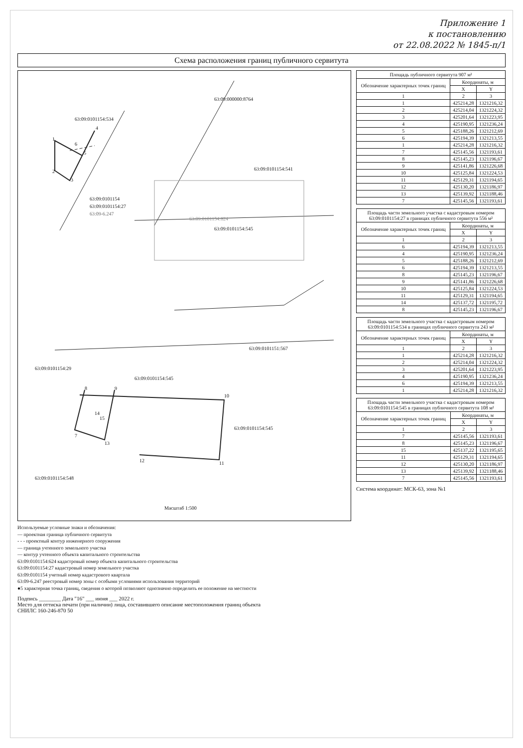Приложение 1
к постановлению
от 22.08.2022 № 1845-п/1
Схема расположения границ публичного сервитута
63:09:0101154:534
63:09:000000:8764
63:09:0101154:541
63:09:0101154:545
63:09:0101154:624
63:09:0101154
63:09:0101154:27
63:09-6.247
63:09:0101154:29
63:09:0101154:545
63:09:0101151:567
63:09:0101154:548
63:09:0101154:545
1
2
3
4
5
6
7
8
9
10
11
12
13
14
15
Масштаб 1:500
Площадь публичного сервитута 907 м²
| Обозначение характерных точек границ | Координаты, м | |
| --- | --- | --- |
| | X | Y |
| 1 | 2 | 3 |
| 1 | 425214,28 | 1321216,32 |
| 2 | 425214,04 | 1321224,32 |
| 3 | 425201,64 | 1321223,95 |
| 4 | 425190,95 | 1321236,24 |
| 5 | 425188,26 | 1321212,69 |
| 6 | 425194,39 | 1321213,55 |
| 1 | 425214,28 | 1321216,32 |
| 7 | 425145,56 | 1321193,61 |
| 8 | 425145,23 | 1321196,67 |
| 9 | 425141,86 | 1321226,68 |
| 10 | 425125,84 | 1321224,53 |
| 11 | 425129,31 | 1321194,65 |
| 12 | 425130,20 | 1321186,97 |
| 13 | 425139,92 | 1321188,46 |
| 7 | 425145,56 | 1321193,61 |
Площадь части земельного участка с кадастровым номером 63:09:0101154:27 в границах публичного сервитута 556 м²
| Обозначение характерных точек границ | Координаты, м | |
| --- | --- | --- |
| | X | Y |
| 1 | 2 | 3 |
| 6 | 425194,39 | 1321213,55 |
| 4 | 425190,95 | 1321236,24 |
| 5 | 425188,26 | 1321212,69 |
| 6 | 425194,39 | 1321213,55 |
| 8 | 425145,23 | 1321196,67 |
| 9 | 425141,86 | 1321226,68 |
| 10 | 425125,84 | 1321224,53 |
| 11 | 425129,31 | 1321194,65 |
| 14 | 425137,72 | 1321195,72 |
| 8 | 425145,23 | 1321196,67 |
Площадь части земельного участка с кадастровым номером 63:09:0101154:534 в границах публичного сервитута 243 м²
| Обозначение характерных точек границ | Координаты, м | |
| --- | --- | --- |
| | X | Y |
| 1 | 2 | 3 |
| 1 | 425214,28 | 1321216,32 |
| 2 | 425214,04 | 1321224,32 |
| 3 | 425201,64 | 1321223,95 |
| 4 | 425190,95 | 1321236,24 |
| 6 | 425194,39 | 1321213,55 |
| 1 | 425214,28 | 1321216,32 |
Площадь части земельного участка с кадастровым номером 63:09:0101154:545 в границах публичного сервитута 108 м²
| Обозначение характерных точек границ | Координаты, м | |
| --- | --- | --- |
| | X | Y |
| 1 | 2 | 3 |
| 7 | 425145,56 | 1321193,61 |
| 8 | 425145,23 | 1321196,67 |
| 15 | 425137,22 | 1321195,65 |
| 11 | 425129,31 | 1321194,65 |
| 12 | 425130,20 | 1321186,97 |
| 13 | 425139,92 | 1321188,46 |
| 7 | 425145,56 | 1321193,61 |
Система координат: МСК-63, зона №1
Используемые условные знаки и обозначения:
— проектная граница публичного сервитута
- - - проектный контур инженерного сооружения
— граница учтенного земельного участка
— контур учтенного объекта капитального строительства
63:09:0101154:624 кадастровый номер объекта капитального строительства
63:09:0101154:27 кадастровый номер земельного участка
63:09:0101154 учетный номер кадастрового квартала
63:09-6.247 реестровый номер зоны с особыми условиями использования территорий
●5 характерная точка границ, сведения о которой позволяют однозначно определить ее положение на местности
Подпись ________ Дата "16" ___ июня ___ 2022 г.
Место для оттиска печати (при наличии) лица, составившего описание местоположения границ объекта
СНИЛС 160-246-870 50